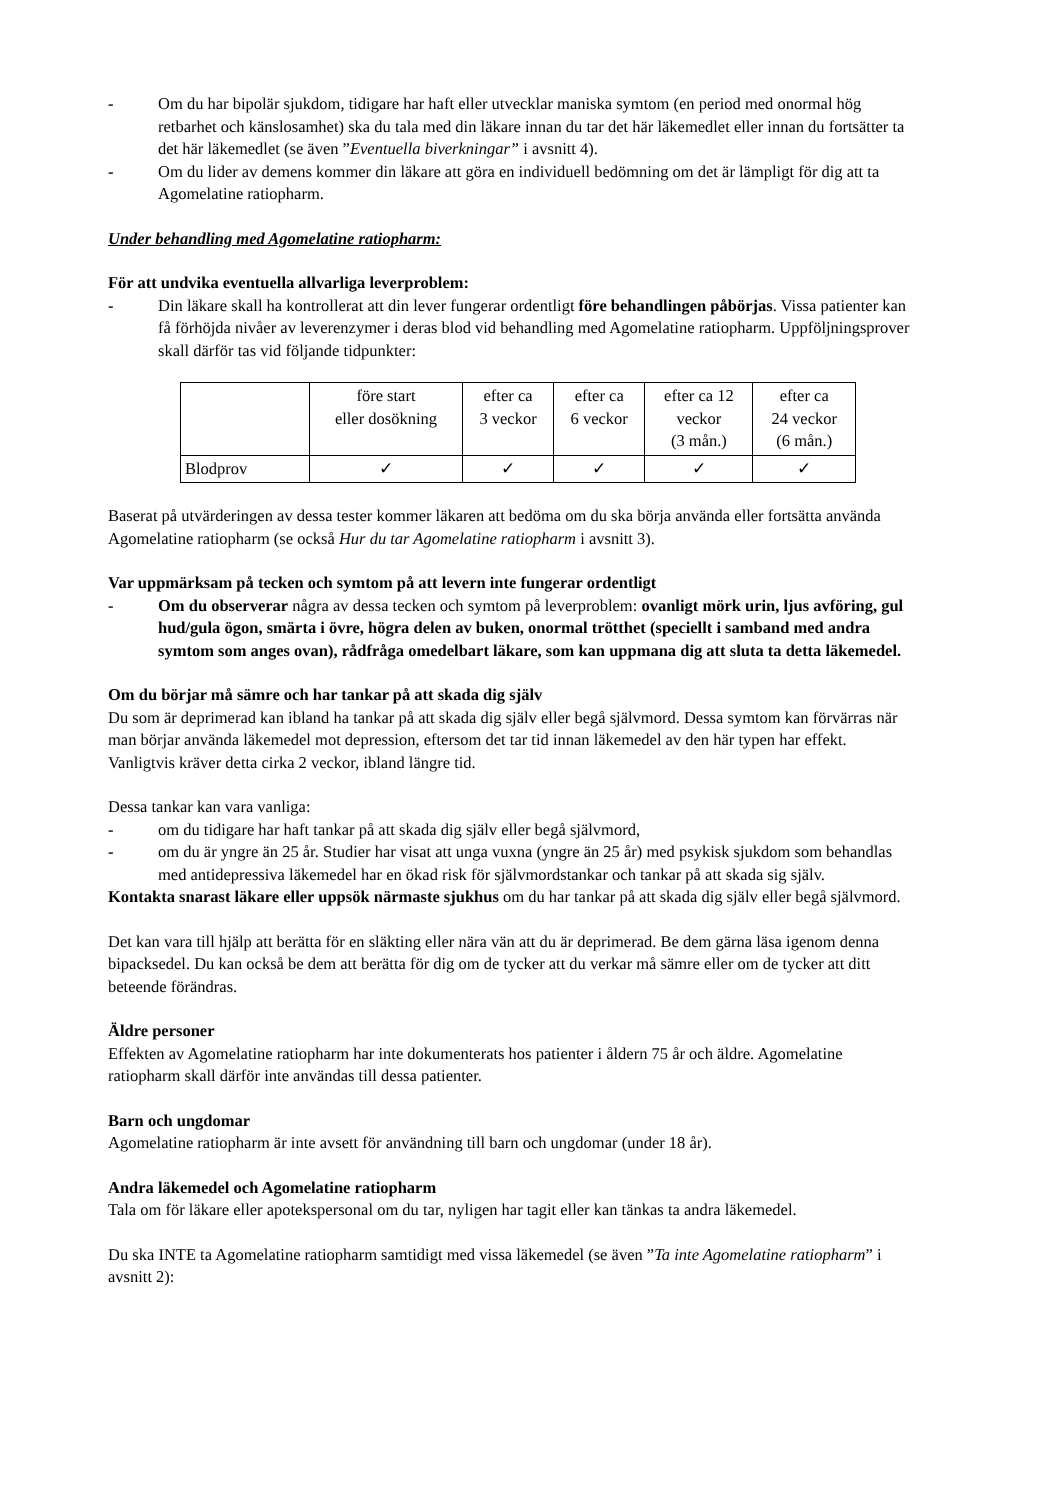- Om du har bipolär sjukdom, tidigare har haft eller utvecklar maniska symtom (en period med onormal hög retbarhet och känslosamhet) ska du tala med din läkare innan du tar det här läkemedlet eller innan du fortsätter ta det här läkemedlet (se även ”Eventuella biverkningar” i avsnitt 4).
- Om du lider av demens kommer din läkare att göra en individuell bedömning om det är lämpligt för dig att ta Agomelatine ratiopharm.
Under behandling med Agomelatine ratiopharm:
För att undvika eventuella allvarliga leverproblem:
- Din läkare skall ha kontrollerat att din lever fungerar ordentligt före behandlingen påbörjas. Vissa patienter kan få förhöjda nivåer av leverenzymer i deras blod vid behandling med Agomelatine ratiopharm. Uppföljningsprover skall därför tas vid följande tidpunkter:
| | före start eller dosökning | efter ca 3 veckor | efter ca 6 veckor | efter ca 12 veckor (3 mån.) | efter ca 24 veckor (6 mån.) |
| Blodprov | ✓ | ✓ | ✓ | ✓ | ✓ |
Baserat på utvärderingen av dessa tester kommer läkaren att bedöma om du ska börja använda eller fortsätta använda Agomelatine ratiopharm (se också Hur du tar Agomelatine ratiopharm i avsnitt 3).
Var uppmärksam på tecken och symtom på att levern inte fungerar ordentligt
- Om du observerar några av dessa tecken och symtom på leverproblem: ovanligt mörk urin, ljus avföring, gul hud/gula ögon, smärta i övre, högra delen av buken, onormal trötthet (speciellt i samband med andra symtom som anges ovan), rådfråga omedelbart läkare, som kan uppmana dig att sluta ta detta läkemedel.
Om du börjar må sämre och har tankar på att skada dig själv
Du som är deprimerad kan ibland ha tankar på att skada dig själv eller begå självmord. Dessa symtom kan förvärras när man börjar använda läkemedel mot depression, eftersom det tar tid innan läkemedel av den här typen har effekt. Vanligtvis kräver detta cirka 2 veckor, ibland längre tid.
Dessa tankar kan vara vanliga:
- om du tidigare har haft tankar på att skada dig själv eller begå självmord,
- om du är yngre än 25 år. Studier har visat att unga vuxna (yngre än 25 år) med psykisk sjukdom som behandlas med antidepressiva läkemedel har en ökad risk för självmordstankar och tankar på att skada sig själv.
Kontakta snarast läkare eller uppsök närmaste sjukhus om du har tankar på att skada dig själv eller begå självmord.
Det kan vara till hjälp att berätta för en släkting eller nära vän att du är deprimerad. Be dem gärna läsa igenom denna bipacksedel. Du kan också be dem att berätta för dig om de tycker att du verkar må sämre eller om de tycker att ditt beteende förändras.
Äldre personer
Effekten av Agomelatine ratiopharm har inte dokumenterats hos patienter i åldern 75 år och äldre. Agomelatine ratiopharm skall därför inte användas till dessa patienter.
Barn och ungdomar
Agomelatine ratiopharm är inte avsett för användning till barn och ungdomar (under 18 år).
Andra läkemedel och Agomelatine ratiopharm
Tala om för läkare eller apotekspersonal om du tar, nyligen har tagit eller kan tänkas ta andra läkemedel.
Du ska INTE ta Agomelatine ratiopharm samtidigt med vissa läkemedel (se även ”Ta inte Agomelatine ratiopharm” i avsnitt 2):